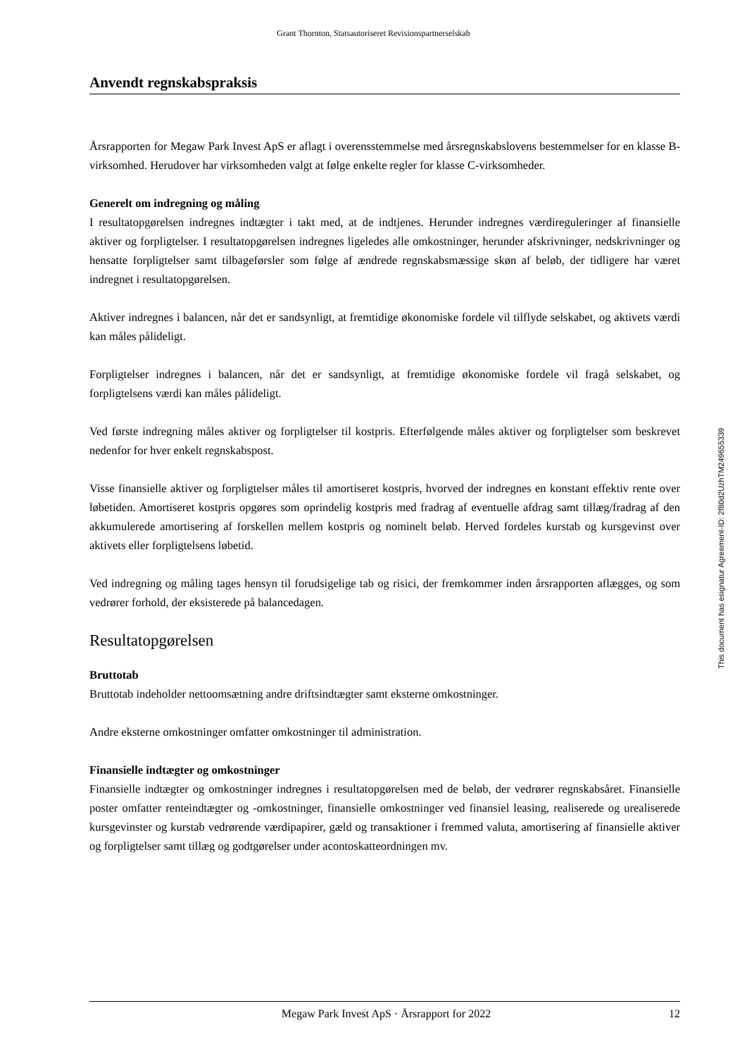Grant Thornton, Statsautoriseret Revisionspartnerselskab
Anvendt regnskabspraksis
Årsrapporten for Megaw Park Invest ApS er aflagt i overensstemmelse med årsregnskabslovens bestemmelser for en klasse B-virksomhed. Herudover har virksomheden valgt at følge enkelte regler for klasse C-virksomheder.
Generelt om indregning og måling
I resultatopgørelsen indregnes indtægter i takt med, at de indtjenes. Herunder indregnes værdireguleringer af finansielle aktiver og forpligtelser. I resultatopgørelsen indregnes ligeledes alle omkostninger, herunder afskrivninger, nedskrivninger og hensatte forpligtelser samt tilbageførsler som følge af ændrede regnskabsmæssige skøn af beløb, der tidligere har været indregnet i resultatopgørelsen.
Aktiver indregnes i balancen, når det er sandsynligt, at fremtidige økonomiske fordele vil tilflyde selskabet, og aktivets værdi kan måles pålideligt.
Forpligtelser indregnes i balancen, når det er sandsynligt, at fremtidige økonomiske fordele vil fragå selskabet, og forpligtelsens værdi kan måles pålideligt.
Ved første indregning måles aktiver og forpligtelser til kostpris. Efterfølgende måles aktiver og forpligtelser som beskrevet nedenfor for hver enkelt regnskabspost.
Visse finansielle aktiver og forpligtelser måles til amortiseret kostpris, hvorved der indregnes en konstant effektiv rente over løbetiden. Amortiseret kostpris opgøres som oprindelig kostpris med fradrag af eventuelle afdrag samt tillæg/fradrag af den akkumulerede amortisering af forskellen mellem kostpris og nominelt beløb. Herved fordeles kurstab og kursgevinst over aktivets eller forpligtelsens løbetid.
Ved indregning og måling tages hensyn til forudsigelige tab og risici, der fremkommer inden årsrapporten aflægges, og som vedrører forhold, der eksisterede på balancedagen.
Resultatopgørelsen
Bruttotab
Bruttotab indeholder nettoomsætning andre driftsindtægter samt eksterne omkostninger.
Andre eksterne omkostninger omfatter omkostninger til administration.
Finansielle indtægter og omkostninger
Finansielle indtægter og omkostninger indregnes i resultatopgørelsen med de beløb, der vedrører regnskabsåret. Finansielle poster omfatter renteindtægter og -omkostninger, finansielle omkostninger ved finansiel leasing, realiserede og urealiserede kursgevinster og kurstab vedrørende værdipapirer, gæld og transaktioner i fremmed valuta, amortisering af finansielle aktiver og forpligtelser samt tillæg og godtgørelser under acontoskatteordningen mv.
This document has esignatur Agreement-ID: 2f80d2UzhTM249655339
Megaw Park Invest ApS · Årsrapport for 2022 12